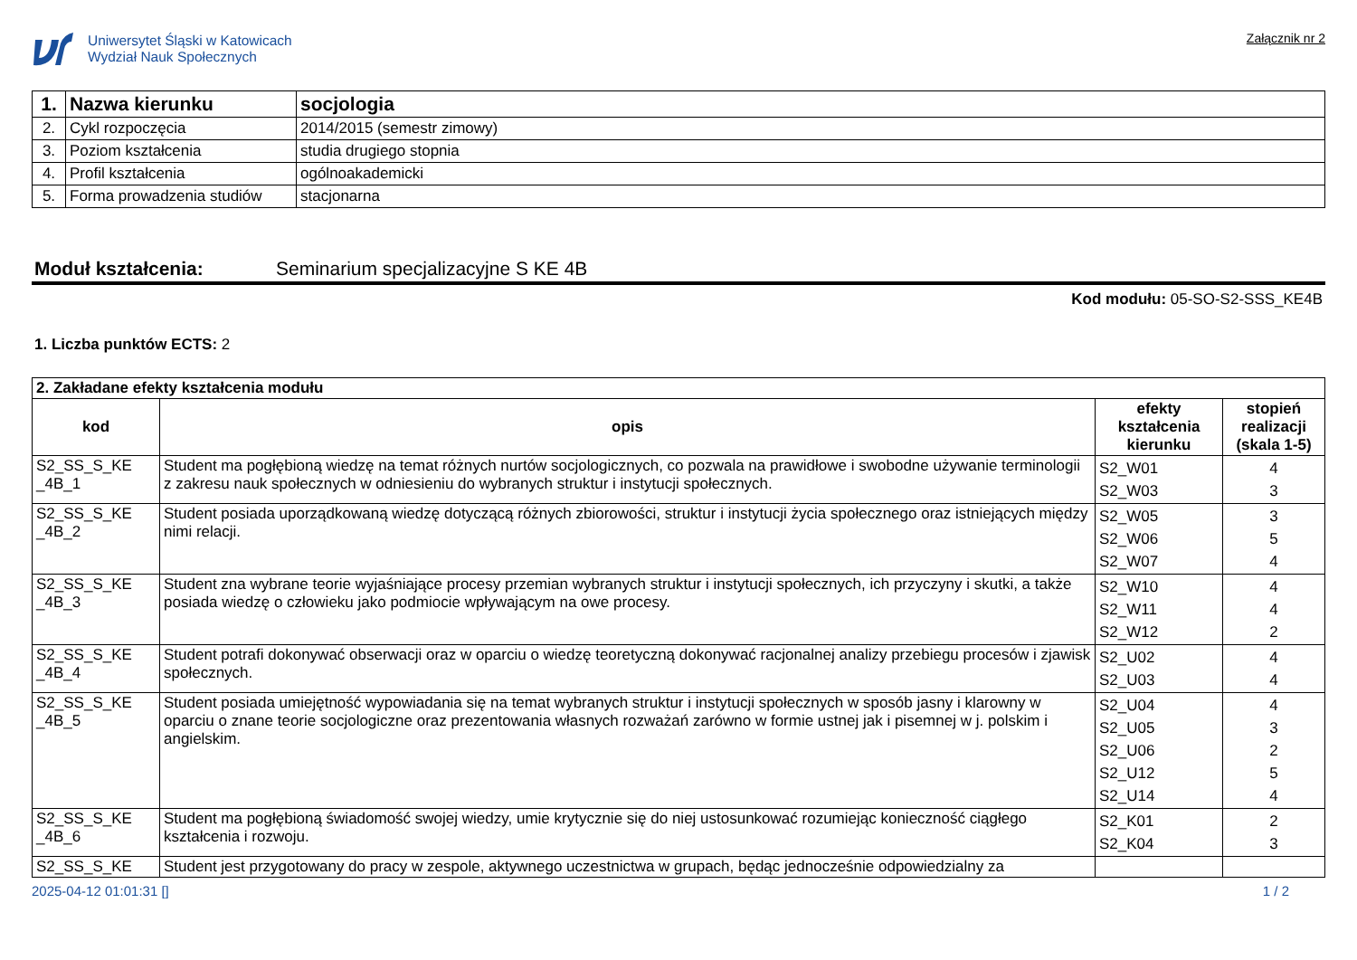Uniwersytet Śląski w Katowicach
Wydział Nauk Społecznych
Załącznik nr 2
| 1. | Nazwa kierunku | socjologia |
| 2. | Cykl rozpoczęcia | 2014/2015 (semestr zimowy) |
| 3. | Poziom kształcenia | studia drugiego stopnia |
| 4. | Profil kształcenia | ogólnoakademicki |
| 5. | Forma prowadzenia studiów | stacjonarna |
Moduł kształcenia: Seminarium specjalizacyjne S KE 4B
Kod modułu: 05-SO-S2-SSS_KE4B
1. Liczba punktów ECTS: 2
| 2. Zakładane efekty kształcenia modułu | | | |
| kod | opis | efekty kształcenia kierunku | stopień realizacji (skala 1-5) |
| S2_SS_S_KE _4B_1 | Student ma pogłębioną wiedzę na temat różnych nurtów socjologicznych, co pozwala na prawidłowe i swobodne używanie terminologii z zakresu nauk społecznych w odniesieniu do wybranych struktur i instytucji społecznych. | S2_W01 S2_W03 | 4 3 |
| S2_SS_S_KE _4B_2 | Student posiada uporządkowaną wiedzę dotyczącą różnych zbiorowości, struktur i instytucji życia społecznego oraz istniejących między nimi relacji. | S2_W05 S2_W06 S2_W07 | 3 5 4 |
| S2_SS_S_KE _4B_3 | Student zna wybrane teorie wyjaśniające procesy przemian wybranych struktur i instytucji społecznych, ich przyczyny i skutki, a także posiada wiedzę o człowieku jako podmiocie wpływającym na owe procesy. | S2_W10 S2_W11 S2_W12 | 4 4 2 |
| S2_SS_S_KE _4B_4 | Student potrafi dokonywać obserwacji oraz w oparciu o wiedzę teoretyczną dokonywać racjonalnej analizy przebiegu procesów i zjawisk społecznych. | S2_U02 S2_U03 | 4 4 |
| S2_SS_S_KE _4B_5 | Student posiada umiejętność wypowiadania się na temat wybranych struktur i instytucji społecznych w sposób jasny i klarowny w oparciu o znane teorie socjologiczne oraz prezentowania własnych rozważań zarówno w formie ustnej jak i pisemnej w j. polskim i angielskim. | S2_U04 S2_U05 S2_U06 S2_U12 S2_U14 | 4 3 2 5 4 |
| S2_SS_S_KE _4B_6 | Student ma pogłębioną świadomość swojej wiedzy, umie krytycznie się do niej ustosunkować rozumiejąc konieczność ciągłego kształcenia i rozwoju. | S2_K01 S2_K04 | 2 3 |
| S2_SS_S_KE | Student jest przygotowany do pracy w zespole, aktywnego uczestnictwa w grupach, będąc jednocześnie odpowiedzialny za | | |
2025-04-12 01:01:31 [] 1 / 2